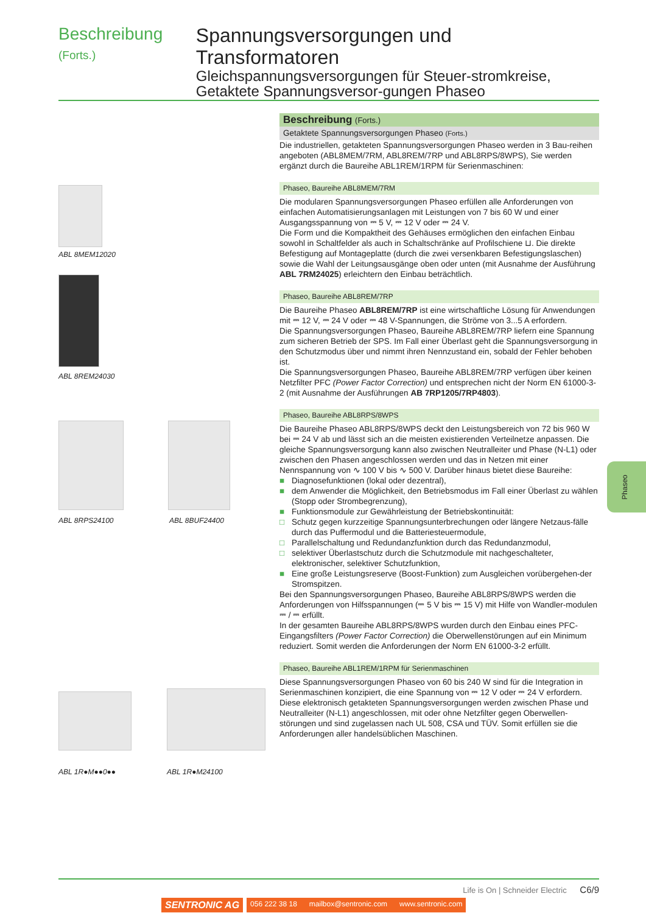Beschreibung (Forts.)
Spannungsversorgungen und Transformatoren
Gleichspannungsversorgungen für Steuer-stromkreise, Getaktete Spannungsversor-gungen Phaseo
ABL 8MEM12020
ABL 8REM24030
ABL 8RPS24100 ABL 8BUF24400
ABL 1R●M●●0●● ABL 1R●M24100
Beschreibung (Forts.)
Getaktete Spannungsversorgungen Phaseo (Forts.)
Die industriellen, getakteten Spannungsversorgungen Phaseo werden in 3 Bau-reihen angeboten (ABL8MEM/7RM, ABL8REM/7RP und ABL8RPS/8WPS), Sie werden ergänzt durch die Baureihe ABL1REM/1RPM für Serienmaschinen:
Phaseo, Baureihe ABL8MEM/7RM
Die modularen Spannungsversorgungen Phaseo erfüllen alle Anforderungen von einfachen Automatisierungsanlagen mit Leistungen von 7 bis 60 W und einer Ausgangsspannung von ⎓ 5 V, ⎓ 12 V oder ⎓ 24 V.
Die Form und die Kompaktheit des Gehäuses ermöglichen den einfachen Einbau sowohl in Schaltfelder als auch in Schaltschränke auf Profilschiene ⊔. Die direkte Befestigung auf Montageplatte (durch die zwei versenkbaren Befestigungslaschen) sowie die Wahl der Leitungsausgänge oben oder unten (mit Ausnahme der Ausführung ABL 7RM24025) erleichtern den Einbau beträchtlich.
Phaseo, Baureihe ABL8REM/7RP
Die Baureihe Phaseo ABL8REM/7RP ist eine wirtschaftliche Lösung für Anwendungen mit ⎓ 12 V, ⎓ 24 V oder ⎓ 48 V-Spannungen, die Ströme von 3...5 A erfordern.
Die Spannungsversorgungen Phaseo, Baureihe ABL8REM/7RP liefern eine Spannung zum sicheren Betrieb der SPS. Im Fall einer Überlast geht die Spannungsversorgung in den Schutzmodus über und nimmt ihren Nennzustand ein, sobald der Fehler behoben ist.
Die Spannungsversorgungen Phaseo, Baureihe ABL8REM/7RP verfügen über keinen Netzfilter PFC (Power Factor Correction) und entsprechen nicht der Norm EN 61000-3-2 (mit Ausnahme der Ausführungen AB 7RP1205/7RP4803).
Phaseo, Baureihe ABL8RPS/8WPS
Die Baureihe Phaseo ABL8RPS/8WPS deckt den Leistungsbereich von 72 bis 960 W bei ⎓ 24 V ab und lässt sich an die meisten existierenden Verteilnetze anpassen. Die gleiche Spannungsversorgung kann also zwischen Neutralleiter und Phase (N-L1) oder zwischen den Phasen angeschlossen werden und das in Netzen mit einer Nennspannung von ∿ 100 V bis ∿ 500 V. Darüber hinaus bietet diese Baureihe:
■ Diagnosefunktionen (lokal oder dezentral),
■ dem Anwender die Möglichkeit, den Betriebsmodus im Fall einer Überlast zu wählen (Stopp oder Strombegrenzung),
■ Funktionsmodule zur Gewährleistung der Betriebskontinuität:
□ Schutz gegen kurzzeitige Spannungsunterbrechungen oder längere Netzaus-fälle durch das Puffermodul und die Batteriesteuermodule,
□ Parallelschaltung und Redundanzfunktion durch das Redundanzmodul,
□ selektiver Überlastschutz durch die Schutzmodule mit nachgeschalteter, elektronischer, selektiver Schutzfunktion,
■ Eine große Leistungsreserve (Boost-Funktion) zum Ausgleichen vorübergehen-der Stromspitzen.
Bei den Spannungsversorgungen Phaseo, Baureihe ABL8RPS/8WPS werden die Anforderungen von Hilfsspannungen (⎓ 5 V bis ⎓ 15 V) mit Hilfe von Wandler-modulen ⎓ / ⎓ erfüllt.
In der gesamten Baureihe ABL8RPS/8WPS wurden durch den Einbau eines PFC-Eingangsfilters (Power Factor Correction) die Oberwellenstörungen auf ein Minimum reduziert. Somit werden die Anforderungen der Norm EN 61000-3-2 erfüllt.
Phaseo, Baureihe ABL1REM/1RPM für Serienmaschinen
Diese Spannungsversorgungen Phaseo von 60 bis 240 W sind für die Integration in Serienmaschinen konzipiert, die eine Spannung von ⎓ 12 V oder ⎓ 24 V erfordern. Diese elektronisch getakteten Spannungsversorgungen werden zwischen Phase und Neutralleiter (N-L1) angeschlossen, mit oder ohne Netzfilter gegen Oberwellen-störungen und sind zugelassen nach UL 508, CSA und TÜV. Somit erfüllen sie die Anforderungen aller handelsüblichen Maschinen.
Phaseo
Life is On | Schneider Electric C6/9
SENTRONIC AG 056 222 38 18 mailbox@sentronic.com www.sentronic.com